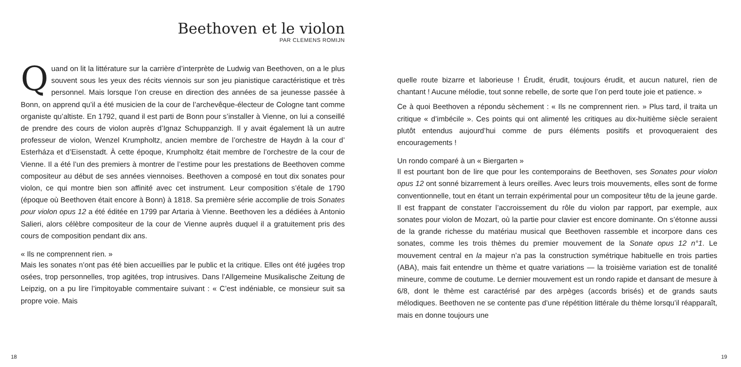Beethoven et le violon
PAR CLEMENS ROMIJN
Quand on lit la littérature sur la carrière d’interprète de Ludwig van Beethoven, on a le plus souvent sous les yeux des récits viennois sur son jeu pianistique caractéristique et très personnel. Mais lorsque l’on creuse en direction des années de sa jeunesse passée à Bonn, on apprend qu’il a été musicien de la cour de l’archevêque-électeur de Cologne tant comme organiste qu’altiste. En 1792, quand il est parti de Bonn pour s’installer à Vienne, on lui a conseillé de prendre des cours de violon auprès d’Ignaz Schuppanzigh. Il y avait également là un autre professeur de violon, Wenzel Krumpholtz, ancien membre de l’orchestre de Haydn à la cour d’ Esterháza et d’Eisenstadt. À cette époque, Krumpholtz était membre de l’orchestre de la cour de Vienne. Il a été l’un des premiers à montrer de l’estime pour les prestations de Beethoven comme compositeur au début de ses années viennoises. Beethoven a composé en tout dix sonates pour violon, ce qui montre bien son affinité avec cet instrument. Leur composition s’étale de 1790 (époque où Beethoven était encore à Bonn) à 1818. Sa première série accomplie de trois Sonates pour violon opus 12 a été éditée en 1799 par Artaria à Vienne. Beethoven les a dédiées à Antonio Salieri, alors célèbre compositeur de la cour de Vienne auprès duquel il a gratuitement pris des cours de composition pendant dix ans.
« Ils ne comprennent rien. »
Mais les sonates n’ont pas été bien accueillies par le public et la critique. Elles ont été jugées trop osées, trop personnelles, trop agitées, trop intrusives. Dans l’Allgemeine Musikalische Zeitung de Leipzig, on a pu lire l’impitoyable commentaire suivant : « C’est indéniable, ce monsieur suit sa propre voie. Mais
18
quelle route bizarre et laborieuse ! Érudit, érudit, toujours érudit, et aucun naturel, rien de chantant ! Aucune mélodie, tout sonne rebelle, de sorte que l’on perd toute joie et patience. »
Ce à quoi Beethoven a répondu sèchement : « Ils ne comprennent rien. » Plus tard, il traita un critique « d’imbécile ». Ces points qui ont alimenté les critiques au dix-huitième siècle seraient plutôt entendus aujourd’hui comme de purs éléments positifs et provoqueraient des encouragements !
Un rondo comparé à un « Biergarten »
Il est pourtant bon de lire que pour les contemporains de Beethoven, ses Sonates pour violon opus 12 ont sonné bizarrement à leurs oreilles. Avec leurs trois mouvements, elles sont de forme conventionnelle, tout en étant un terrain expérimental pour un compositeur têtu de la jeune garde. Il est frappant de constater l’accroissement du rôle du violon par rapport, par exemple, aux sonates pour violon de Mozart, où la partie pour clavier est encore dominante. On s’étonne aussi de la grande richesse du matériau musical que Beethoven rassemble et incorpore dans ces sonates, comme les trois thèmes du premier mouvement de la Sonate opus 12 n°1. Le mouvement central en la majeur n’a pas la construction symétrique habituelle en trois parties (ABA), mais fait entendre un thème et quatre variations — la troisième variation est de tonalité mineure, comme de coutume. Le dernier mouvement est un rondo rapide et dansant de mesure à 6/8, dont le thème est caractérisé par des arpèges (accords brisés) et de grands sauts mélodiques. Beethoven ne se contente pas d’une répétition littérale du thème lorsqu’il réapparaît, mais en donne toujours une
19